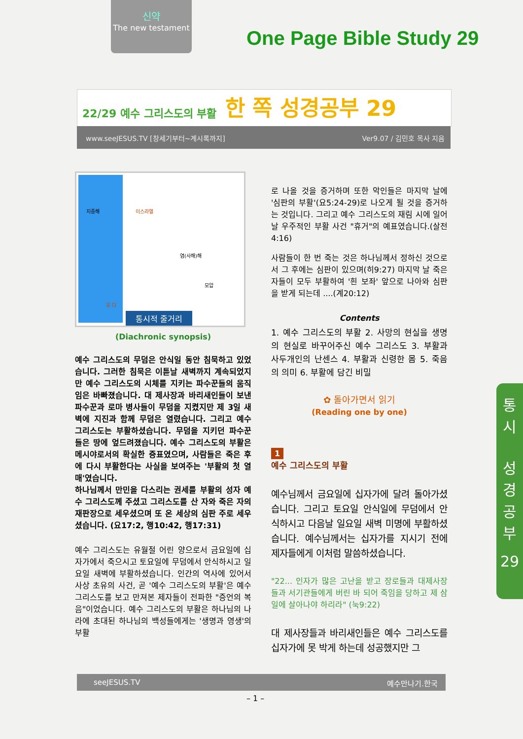신약
The new testament
One Page Bible Study 29
22/29 예수 그리스도의 부활 한 쪽 성경공부 29
www.seeJESUS.TV [창세기부터~계시록까지] Ver9.07 / 김민호 목사 지음
지중해 이스라엘
염(사해)해
모압
유 다
통시적 줄거리
(Diachronic synopsis)
예수 그리스도의 무덤은 안식일 동안 침묵하고 있었습니다. 그러한 침묵은 이튿날 새벽까지 계속되었지만 예수 그리스도의 시체를 지키는 파수꾼들의 움직임은 바빠졌습니다. 대 제사장과 바리새인들이 보낸 파수꾼과 로마 병사들이 무덤을 지켰지만 제 3일 새벽에 지진과 함께 무덤은 열렸습니다. 그리고 예수 그리스도는 부활하셨습니다. 무덤을 지키던 파수꾼들은 땅에 엎드려졌습니다. 예수 그리스도의 부활은 메시야로서의 확실한 증표였으며, 사람들은 죽은 후에 다시 부활한다는 사실을 보여주는 '부활의 첫 열매'였습니다.
하나님께서 만민을 다스리는 권세를 부활의 성자 예수 그리스도께 주셨고 그리스도를 산 자와 죽은 자의 재판장으로 세우셨으며 또 온 세상의 심판 주로 세우셨습니다. (요17:2, 행10:42, 행17:31)
예수 그리스도는 유월절 어린 양으로서 금요일에 십자가에서 죽으시고 토요일에 무덤에서 안식하시고 일요일 새벽에 부활하셨습니다. 인간의 역사에 있어서 사상 초유의 사건, 곧 '예수 그리스도의 부활'은 예수 그리스도를 보고 만져본 제자들이 전파한 "증언의 복음"이었습니다. 예수 그리스도의 부활은 하나님의 나라에 초대된 하나님의 백성들에게는 '생명과 영생'의 부활
로 나올 것을 증거하며 또한 악인들은 마지막 날에 '심판의 부활'(요5:24-29)로 나오게 될 것을 증거하는 것입니다. 그리고 예수 그리스도의 재림 시에 일어날 우주적인 부활 사건 "휴거"의 예표였습니다.(살전4:16)
사람들이 한 번 죽는 것은 하나님께서 정하신 것으로서 그 후에는 심판이 있으며(히9:27) 마지막 날 죽은 자들이 모두 부활하여 '흰 보좌' 앞으로 나아와 심판을 받게 되는데 ....(계20:12)
Contents
1. 예수 그리스도의 부활 2. 사망의 현실을 생명의 현실로 바꾸어주신 예수 그리스도 3. 부활과 사두개인의 난센스 4. 부활과 신령한 몸 5. 죽음의 의미 6. 부활에 담긴 비밀
✿ 돌아가면서 읽기
(Reading one by one)
1
예수 그리스도의 부활
예수님께서 금요일에 십자가에 달려 돌아가셨습니다. 그리고 토요일 안식일에 무덤에서 안식하시고 다음날 일요일 새벽 미명에 부활하셨습니다. 예수님께서는 십자가를 지시기 전에 제자들에게 이처럼 말씀하셨습니다.
"22... 인자가 많은 고난을 받고 장로들과 대제사장들과 서기관들에게 버린 바 되어 죽임을 당하고 제 삼일에 살아나야 하리라" (눅9:22)
대 제사장들과 바리새인들은 예수 그리스도를 십자가에 못 박게 하는데 성공했지만 그
통
시
성
경
공
부
29
seeJESUS.TV 예수만나기.한국
– 1 –